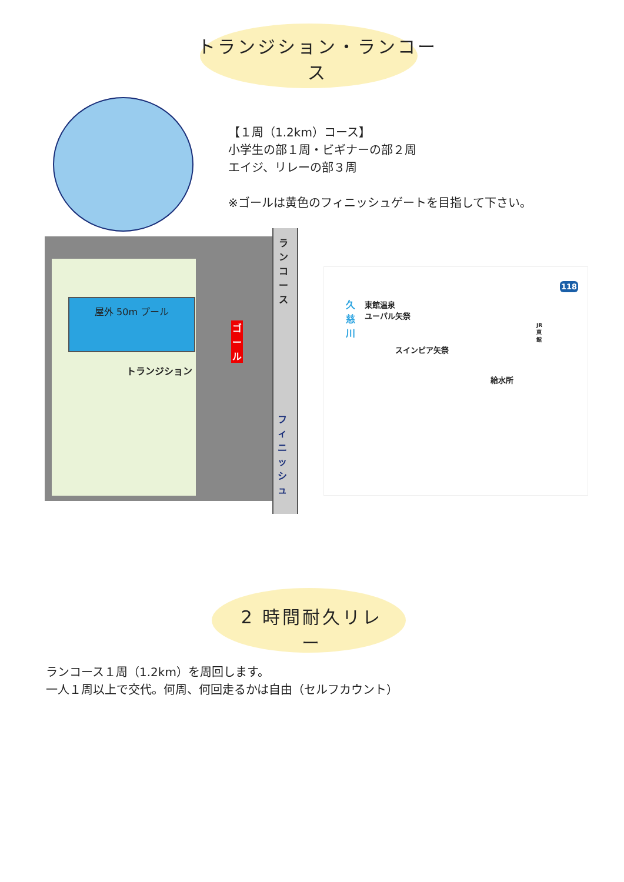トランジション・ランコース
【１周（1.2km）コース】
小学生の部１周・ビギナーの部２周
エイジ、リレーの部３周
※ゴールは黄色のフィニッシュゲートを目指して下さい。
屋外 50m プール
トランジション
ランコース
ゴール
フィニッシュ
久慈川
東館温泉
ユーパル矢祭
スインピア矢祭
給水所
JR東館
118
2 時間耐久リレー
ランコース１周（1.2km）を周回します。
一人１周以上で交代。何周、何回走るかは自由（セルフカウント）